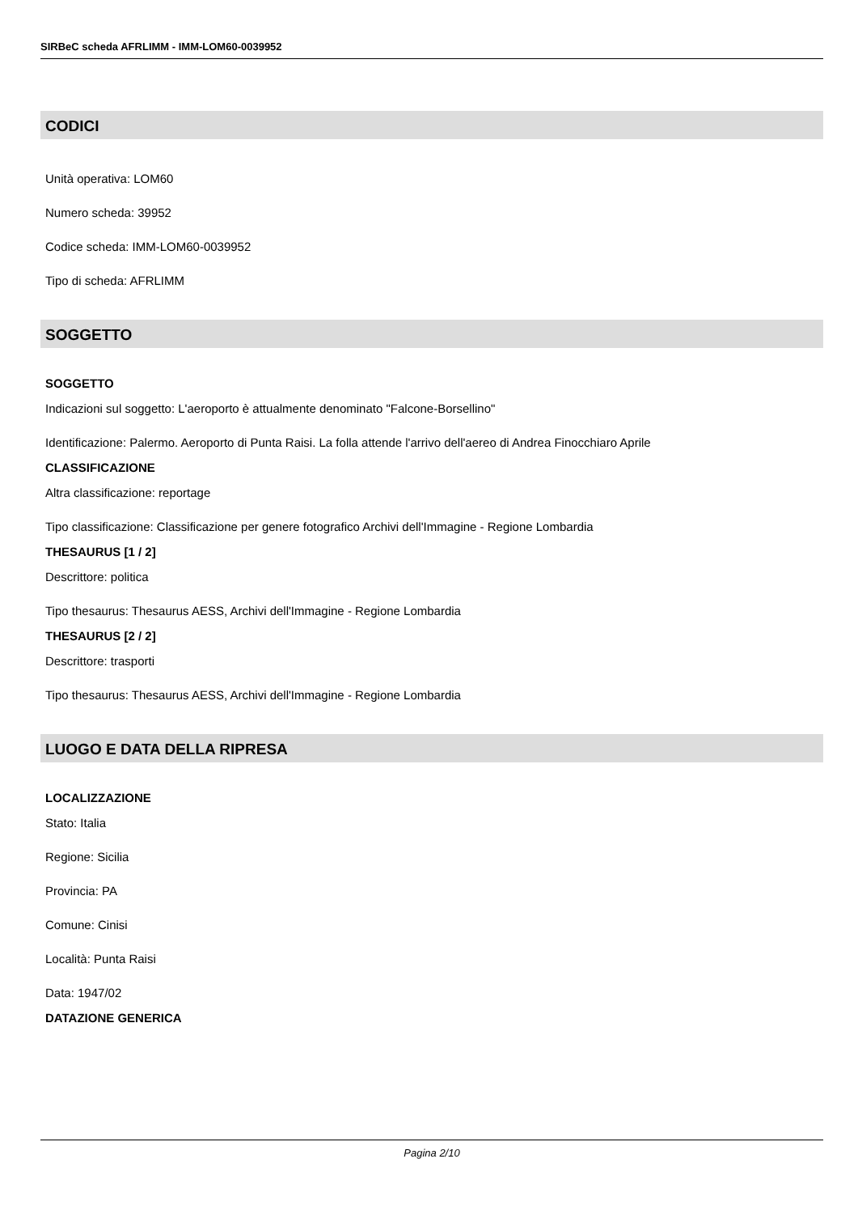SIRBeC scheda AFRLIMM - IMM-LOM60-0039952
CODICI
Unità operativa: LOM60
Numero scheda: 39952
Codice scheda: IMM-LOM60-0039952
Tipo di scheda: AFRLIMM
SOGGETTO
SOGGETTO
Indicazioni sul soggetto: L'aeroporto è attualmente denominato "Falcone-Borsellino"
Identificazione: Palermo. Aeroporto di Punta Raisi. La folla attende l'arrivo dell'aereo di Andrea Finocchiaro Aprile
CLASSIFICAZIONE
Altra classificazione: reportage
Tipo classificazione: Classificazione per genere fotografico Archivi dell'Immagine - Regione Lombardia
THESAURUS [1 / 2]
Descrittore: politica
Tipo thesaurus: Thesaurus AESS, Archivi dell'Immagine - Regione Lombardia
THESAURUS [2 / 2]
Descrittore: trasporti
Tipo thesaurus: Thesaurus AESS, Archivi dell'Immagine - Regione Lombardia
LUOGO E DATA DELLA RIPRESA
LOCALIZZAZIONE
Stato: Italia
Regione: Sicilia
Provincia: PA
Comune: Cinisi
Località: Punta Raisi
Data: 1947/02
DATAZIONE GENERICA
Pagina 2/10